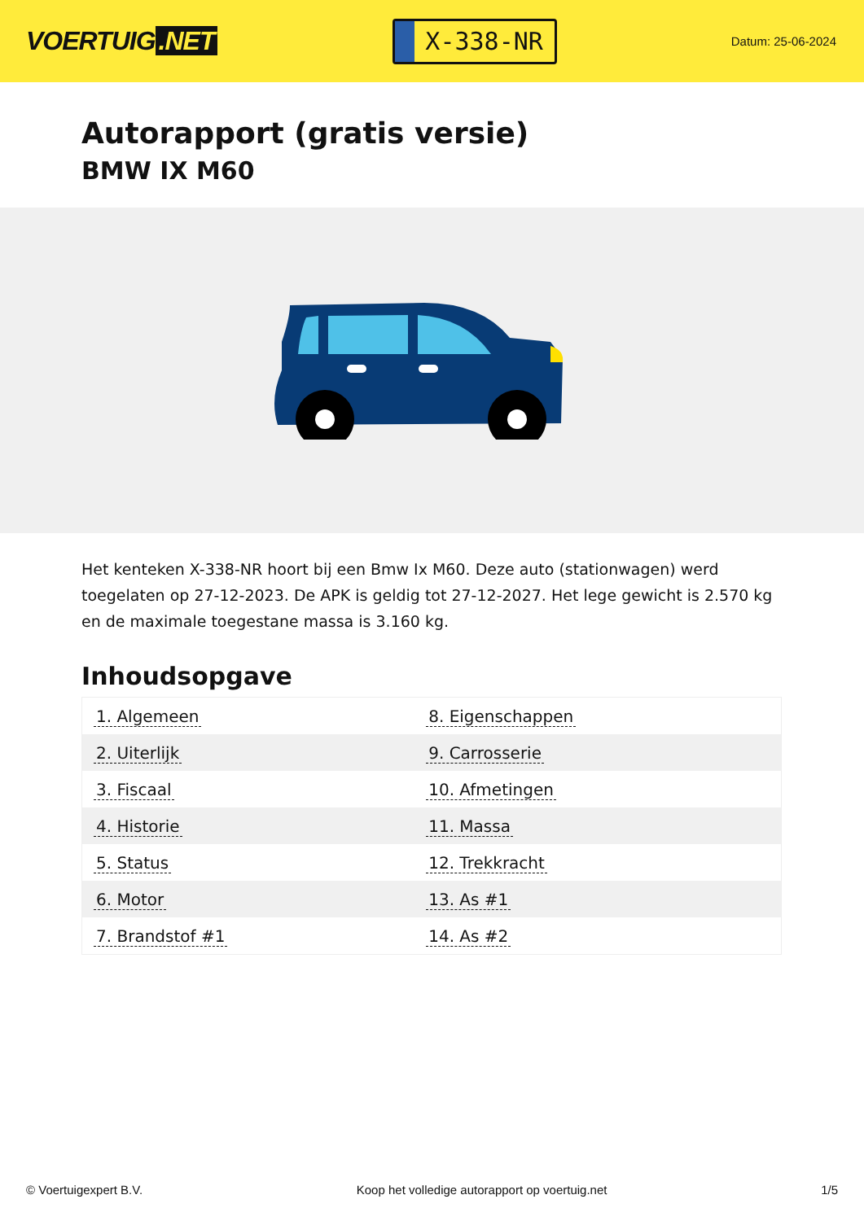VOERTUIG.NET
X-338-NR
Datum: 25-06-2024
Autorapport (gratis versie)
BMW IX M60
Het kenteken X-338-NR hoort bij een Bmw Ix M60. Deze auto (stationwagen) werd toegelaten op 27-12-2023. De APK is geldig tot 27-12-2027. Het lege gewicht is 2.570 kg en de maximale toegestane massa is 3.160 kg.
Inhoudsopgave
| 1. Algemeen | 8. Eigenschappen |
| 2. Uiterlijk | 9. Carrosserie |
| 3. Fiscaal | 10. Afmetingen |
| 4. Historie | 11. Massa |
| 5. Status | 12. Trekkracht |
| 6. Motor | 13. As #1 |
| 7. Brandstof #1 | 14. As #2 |
© Voertuigexpert B.V. Koop het volledige autorapport op voertuig.net 1/5